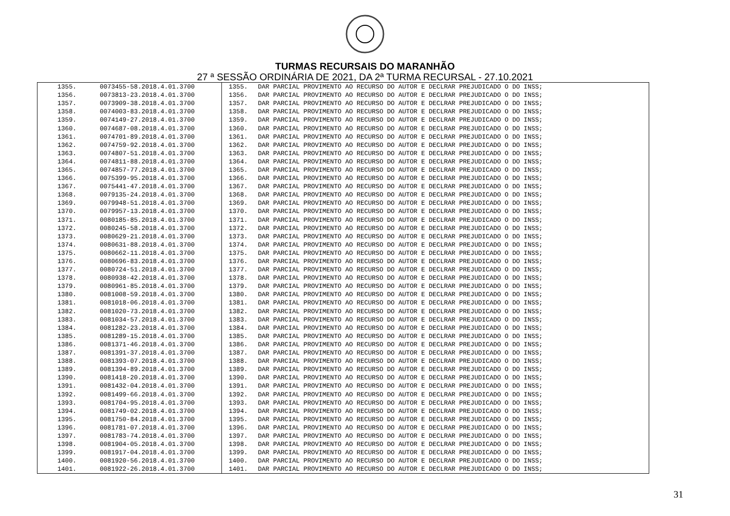TURMAS RECURSAIS DO MARANHÃO
27 ª SESSÃO ORDINÁRIA DE 2021, DA 2ª TURMA RECURSAL - 27.10.2021
| 1355. | 0073455-58.2018.4.01.3700 | 1355. | DAR PARCIAL PROVIMENTO AO RECURSO DO AUTOR E DECLRAR PREJUDICADO O DO INSS; |
| 1356. | 0073813-23.2018.4.01.3700 | 1356. | DAR PARCIAL PROVIMENTO AO RECURSO DO AUTOR E DECLRAR PREJUDICADO O DO INSS; |
| 1357. | 0073909-38.2018.4.01.3700 | 1357. | DAR PARCIAL PROVIMENTO AO RECURSO DO AUTOR E DECLRAR PREJUDICADO O DO INSS; |
| 1358. | 0074003-83.2018.4.01.3700 | 1358. | DAR PARCIAL PROVIMENTO AO RECURSO DO AUTOR E DECLRAR PREJUDICADO O DO INSS; |
| 1359. | 0074149-27.2018.4.01.3700 | 1359. | DAR PARCIAL PROVIMENTO AO RECURSO DO AUTOR E DECLRAR PREJUDICADO O DO INSS; |
| 1360. | 0074687-08.2018.4.01.3700 | 1360. | DAR PARCIAL PROVIMENTO AO RECURSO DO AUTOR E DECLRAR PREJUDICADO O DO INSS; |
| 1361. | 0074701-89.2018.4.01.3700 | 1361. | DAR PARCIAL PROVIMENTO AO RECURSO DO AUTOR E DECLRAR PREJUDICADO O DO INSS; |
| 1362. | 0074759-92.2018.4.01.3700 | 1362. | DAR PARCIAL PROVIMENTO AO RECURSO DO AUTOR E DECLRAR PREJUDICADO O DO INSS; |
| 1363. | 0074807-51.2018.4.01.3700 | 1363. | DAR PARCIAL PROVIMENTO AO RECURSO DO AUTOR E DECLRAR PREJUDICADO O DO INSS; |
| 1364. | 0074811-88.2018.4.01.3700 | 1364. | DAR PARCIAL PROVIMENTO AO RECURSO DO AUTOR E DECLRAR PREJUDICADO O DO INSS; |
| 1365. | 0074857-77.2018.4.01.3700 | 1365. | DAR PARCIAL PROVIMENTO AO RECURSO DO AUTOR E DECLRAR PREJUDICADO O DO INSS; |
| 1366. | 0075399-95.2018.4.01.3700 | 1366. | DAR PARCIAL PROVIMENTO AO RECURSO DO AUTOR E DECLRAR PREJUDICADO O DO INSS; |
| 1367. | 0075441-47.2018.4.01.3700 | 1367. | DAR PARCIAL PROVIMENTO AO RECURSO DO AUTOR E DECLRAR PREJUDICADO O DO INSS; |
| 1368. | 0079135-24.2018.4.01.3700 | 1368. | DAR PARCIAL PROVIMENTO AO RECURSO DO AUTOR E DECLRAR PREJUDICADO O DO INSS; |
| 1369. | 0079948-51.2018.4.01.3700 | 1369. | DAR PARCIAL PROVIMENTO AO RECURSO DO AUTOR E DECLRAR PREJUDICADO O DO INSS; |
| 1370. | 0079957-13.2018.4.01.3700 | 1370. | DAR PARCIAL PROVIMENTO AO RECURSO DO AUTOR E DECLRAR PREJUDICADO O DO INSS; |
| 1371. | 0080185-85.2018.4.01.3700 | 1371. | DAR PARCIAL PROVIMENTO AO RECURSO DO AUTOR E DECLRAR PREJUDICADO O DO INSS; |
| 1372. | 0080245-58.2018.4.01.3700 | 1372. | DAR PARCIAL PROVIMENTO AO RECURSO DO AUTOR E DECLRAR PREJUDICADO O DO INSS; |
| 1373. | 0080629-21.2018.4.01.3700 | 1373. | DAR PARCIAL PROVIMENTO AO RECURSO DO AUTOR E DECLRAR PREJUDICADO O DO INSS; |
| 1374. | 0080631-88.2018.4.01.3700 | 1374. | DAR PARCIAL PROVIMENTO AO RECURSO DO AUTOR E DECLRAR PREJUDICADO O DO INSS; |
| 1375. | 0080662-11.2018.4.01.3700 | 1375. | DAR PARCIAL PROVIMENTO AO RECURSO DO AUTOR E DECLRAR PREJUDICADO O DO INSS; |
| 1376. | 0080696-83.2018.4.01.3700 | 1376. | DAR PARCIAL PROVIMENTO AO RECURSO DO AUTOR E DECLRAR PREJUDICADO O DO INSS; |
| 1377. | 0080724-51.2018.4.01.3700 | 1377. | DAR PARCIAL PROVIMENTO AO RECURSO DO AUTOR E DECLRAR PREJUDICADO O DO INSS; |
| 1378. | 0080938-42.2018.4.01.3700 | 1378. | DAR PARCIAL PROVIMENTO AO RECURSO DO AUTOR E DECLRAR PREJUDICADO O DO INSS; |
| 1379. | 0080961-85.2018.4.01.3700 | 1379. | DAR PARCIAL PROVIMENTO AO RECURSO DO AUTOR E DECLRAR PREJUDICADO O DO INSS; |
| 1380. | 0081008-59.2018.4.01.3700 | 1380. | DAR PARCIAL PROVIMENTO AO RECURSO DO AUTOR E DECLRAR PREJUDICADO O DO INSS; |
| 1381. | 0081018-06.2018.4.01.3700 | 1381. | DAR PARCIAL PROVIMENTO AO RECURSO DO AUTOR E DECLRAR PREJUDICADO O DO INSS; |
| 1382. | 0081020-73.2018.4.01.3700 | 1382. | DAR PARCIAL PROVIMENTO AO RECURSO DO AUTOR E DECLRAR PREJUDICADO O DO INSS; |
| 1383. | 0081034-57.2018.4.01.3700 | 1383. | DAR PARCIAL PROVIMENTO AO RECURSO DO AUTOR E DECLRAR PREJUDICADO O DO INSS; |
| 1384. | 0081282-23.2018.4.01.3700 | 1384. | DAR PARCIAL PROVIMENTO AO RECURSO DO AUTOR E DECLRAR PREJUDICADO O DO INSS; |
| 1385. | 0081289-15.2018.4.01.3700 | 1385. | DAR PARCIAL PROVIMENTO AO RECURSO DO AUTOR E DECLRAR PREJUDICADO O DO INSS; |
| 1386. | 0081371-46.2018.4.01.3700 | 1386. | DAR PARCIAL PROVIMENTO AO RECURSO DO AUTOR E DECLRAR PREJUDICADO O DO INSS; |
| 1387. | 0081391-37.2018.4.01.3700 | 1387. | DAR PARCIAL PROVIMENTO AO RECURSO DO AUTOR E DECLRAR PREJUDICADO O DO INSS; |
| 1388. | 0081393-07.2018.4.01.3700 | 1388. | DAR PARCIAL PROVIMENTO AO RECURSO DO AUTOR E DECLRAR PREJUDICADO O DO INSS; |
| 1389. | 0081394-89.2018.4.01.3700 | 1389. | DAR PARCIAL PROVIMENTO AO RECURSO DO AUTOR E DECLRAR PREJUDICADO O DO INSS; |
| 1390. | 0081418-20.2018.4.01.3700 | 1390. | DAR PARCIAL PROVIMENTO AO RECURSO DO AUTOR E DECLRAR PREJUDICADO O DO INSS; |
| 1391. | 0081432-04.2018.4.01.3700 | 1391. | DAR PARCIAL PROVIMENTO AO RECURSO DO AUTOR E DECLRAR PREJUDICADO O DO INSS; |
| 1392. | 0081499-66.2018.4.01.3700 | 1392. | DAR PARCIAL PROVIMENTO AO RECURSO DO AUTOR E DECLRAR PREJUDICADO O DO INSS; |
| 1393. | 0081704-95.2018.4.01.3700 | 1393. | DAR PARCIAL PROVIMENTO AO RECURSO DO AUTOR E DECLRAR PREJUDICADO O DO INSS; |
| 1394. | 0081749-02.2018.4.01.3700 | 1394. | DAR PARCIAL PROVIMENTO AO RECURSO DO AUTOR E DECLRAR PREJUDICADO O DO INSS; |
| 1395. | 0081750-84.2018.4.01.3700 | 1395. | DAR PARCIAL PROVIMENTO AO RECURSO DO AUTOR E DECLRAR PREJUDICADO O DO INSS; |
| 1396. | 0081781-07.2018.4.01.3700 | 1396. | DAR PARCIAL PROVIMENTO AO RECURSO DO AUTOR E DECLRAR PREJUDICADO O DO INSS; |
| 1397. | 0081783-74.2018.4.01.3700 | 1397. | DAR PARCIAL PROVIMENTO AO RECURSO DO AUTOR E DECLRAR PREJUDICADO O DO INSS; |
| 1398. | 0081904-05.2018.4.01.3700 | 1398. | DAR PARCIAL PROVIMENTO AO RECURSO DO AUTOR E DECLRAR PREJUDICADO O DO INSS; |
| 1399. | 0081917-04.2018.4.01.3700 | 1399. | DAR PARCIAL PROVIMENTO AO RECURSO DO AUTOR E DECLRAR PREJUDICADO O DO INSS; |
| 1400. | 0081920-56.2018.4.01.3700 | 1400. | DAR PARCIAL PROVIMENTO AO RECURSO DO AUTOR E DECLRAR PREJUDICADO O DO INSS; |
| 1401. | 0081922-26.2018.4.01.3700 | 1401. | DAR PARCIAL PROVIMENTO AO RECURSO DO AUTOR E DECLRAR PREJUDICADO O DO INSS; |
31